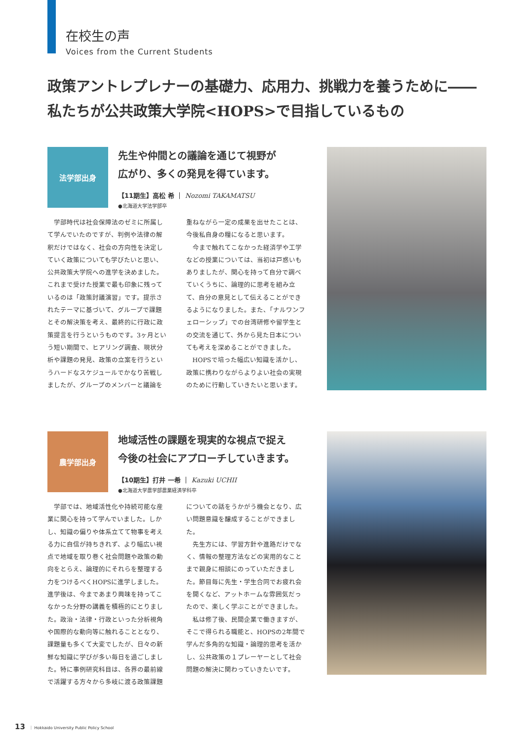在校生の声
Voices from the Current Students
政策アントレプレナーの基礎力、応用力、挑戦力を養うために――
私たちが公共政策大学院<HOPS>で目指しているもの
法学部出身
先生や仲間との議論を通じて視野が
広がり、多くの発見を得ています。
【11期生】高松 希 ｜ Nozomi TAKAMATSU
●北海道大学法学部卒
学部時代は社会保障法のゼミに所属して学んでいたのですが、判例や法律の解釈だけではなく、社会の方向性を決定していく政策についても学びたいと思い、公共政策大学院への進学を決めました。これまで受けた授業で最も印象に残っているのは「政策討議演習」です。提示されたテーマに基づいて、グループで課題とその解決策を考え、最終的に行政に政策提言を行うというものです。3ヶ月という短い期間で、ヒアリング調査、現状分析や課題の発見、政策の立案を行うというハードなスケジュールでかなり苦戦しましたが、グループのメンバーと議論を重ねながら一定の成果を出せたことは、今後私自身の糧になると思います。
今まで触れてこなかった経済学や工学などの授業については、当初は戸惑いもありましたが、関心を持って自分で調べていくうちに、論理的に思考を組み立て、自分の意見として伝えることができるようになりました。また、「ナルワンフェローシップ」での台湾研修や留学生との交流を通じて、外から見た日本についても考えを深めることができました。
HOPSで培った幅広い知識を活かし、政策に携わりながらよりよい社会の実現のために行動していきたいと思います。
農学部出身
地域活性の課題を現実的な視点で捉え
今後の社会にアプローチしていきます。
【10期生】打井 一希 ｜ Kazuki UCHII
●北海道大学農学部農業経済学科卒
学部では、地域活性化や持続可能な産業に関心を持って学んでいました。しかし、知識の偏りや体系立てて物事を考える力に自信が持ちきれず、より幅広い視点で地域を取り巻く社会問題や政策の動向をとらえ、論理的にそれらを整理する力をつけるべくHOPSに進学しました。進学後は、今まであまり興味を持ってこなかった分野の講義を積極的にとりました。政治・法律・行政といった分析視角や国際的な動向等に触れることとなり、課題量も多くて大変でしたが、日々の新鮮な知識に学びが多い毎日を過ごしました。特に事例研究科目は、各界の最前線で活躍する方々から多岐に渡る政策課題についての話をうかがう機会となり、広い問題意識を醸成することができました。
先生方には、学習方針や進路だけでなく、情報の整理方法などの実用的なことまで親身に相談にのっていただきました。節目毎に先生・学生合同でお疲れ会を開くなど、アットホームな雰囲気だったので、楽しく学ぶことができました。
私は修了後、民間企業で働きますが、そこで得られる職能と、HOPSの2年間で学んだ多角的な知識・論理的思考を活かし、公共政策の１プレーヤーとして社会問題の解決に関わっていきたいです。
13 ｜ Hokkaido University Public Policy School